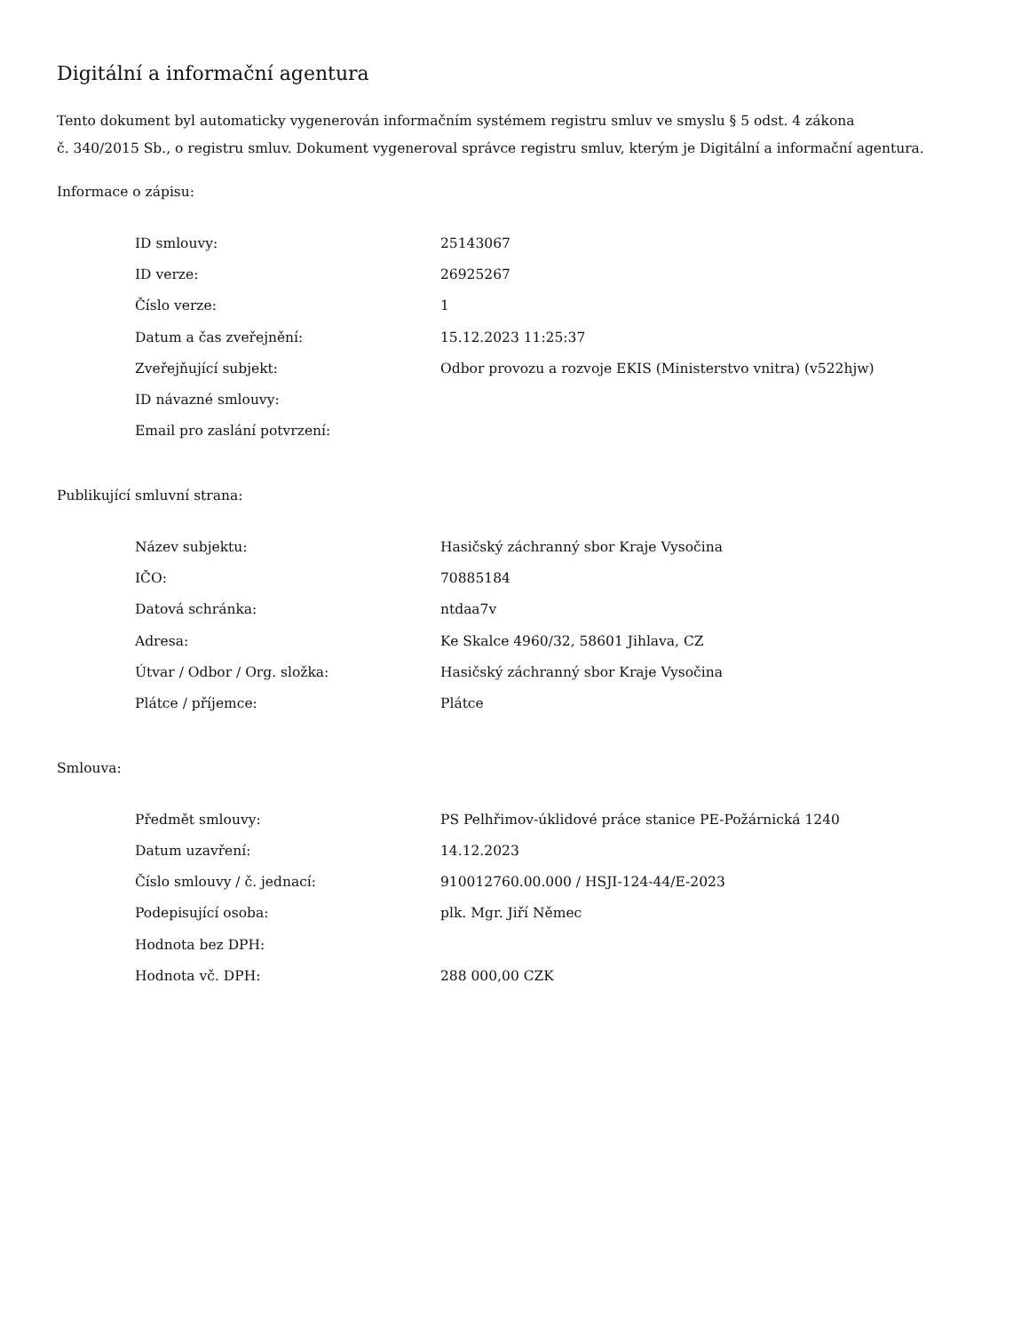Digitální a informační agentura
Tento dokument byl automaticky vygenerován informačním systémem registru smluv ve smyslu § 5 odst. 4 zákona
č. 340/2015 Sb., o registru smluv. Dokument vygeneroval správce registru smluv, kterým je Digitální a informační agentura.
Informace o zápisu:
| ID smlouvy: | 25143067 |
| ID verze: | 26925267 |
| Číslo verze: | 1 |
| Datum a čas zveřejnění: | 15.12.2023 11:25:37 |
| Zveřejňující subjekt: | Odbor provozu a rozvoje EKIS (Ministerstvo vnitra) (v522hjw) |
| ID návazné smlouvy: | |
| Email pro zaslání potvrzení: | |
Publikující smluvní strana:
| Název subjektu: | Hasičský záchranný sbor Kraje Vysočina |
| IČO: | 70885184 |
| Datová schránka: | ntdaa7v |
| Adresa: | Ke Skalce 4960/32, 58601 Jihlava, CZ |
| Útvar / Odbor / Org. složka: | Hasičský záchranný sbor Kraje Vysočina |
| Plátce / příjemce: | Plátce |
Smlouva:
| Předmět smlouvy: | PS Pelhřimov-úklidové práce stanice PE-Požárnická 1240 |
| Datum uzavření: | 14.12.2023 |
| Číslo smlouvy / č. jednací: | 910012760.00.000 / HSJI-124-44/E-2023 |
| Podepisující osoba: | plk. Mgr. Jiří Němec |
| Hodnota bez DPH: | |
| Hodnota vč. DPH: | 288 000,00 CZK |